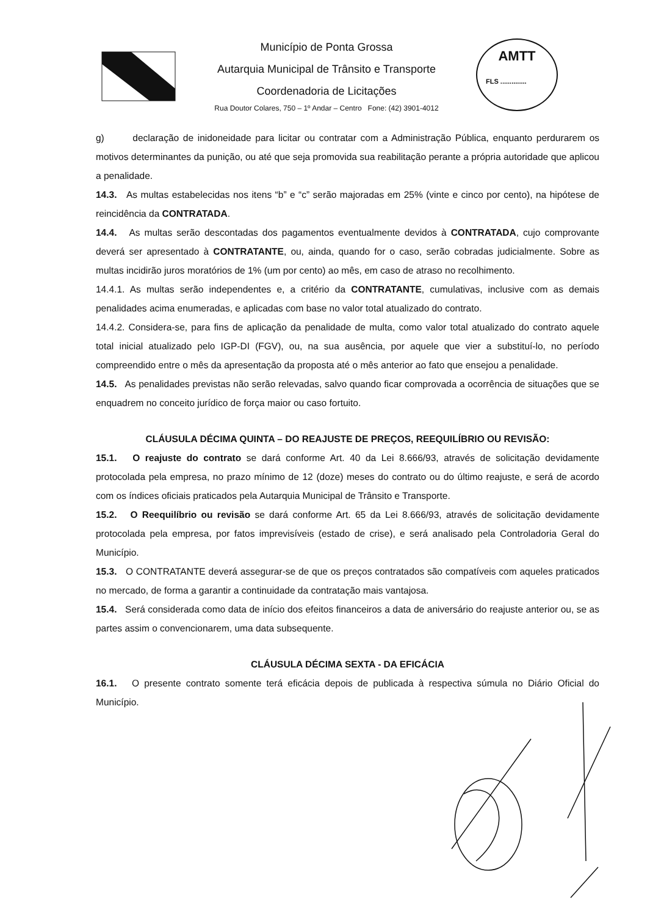Município de Ponta Grossa
Autarquia Municipal de Trânsito e Transporte
Coordenadoria de Licitações
Rua Doutor Colares, 750 – 1º Andar – Centro Fone: (42) 3901-4012
AMTT
FLS ..............
g) declaração de inidoneidade para licitar ou contratar com a Administração Pública, enquanto perdurarem os motivos determinantes da punição, ou até que seja promovida sua reabilitação perante a própria autoridade que aplicou a penalidade.
14.3. As multas estabelecidas nos itens “b” e “c” serão majoradas em 25% (vinte e cinco por cento), na hipótese de reincidência da CONTRATADA.
14.4. As multas serão descontadas dos pagamentos eventualmente devidos à CONTRATADA, cujo comprovante deverá ser apresentado à CONTRATANTE, ou, ainda, quando for o caso, serão cobradas judicialmente. Sobre as multas incidirão juros moratórios de 1% (um por cento) ao mês, em caso de atraso no recolhimento.
14.4.1. As multas serão independentes e, a critério da CONTRATANTE, cumulativas, inclusive com as demais penalidades acima enumeradas, e aplicadas com base no valor total atualizado do contrato.
14.4.2. Considera-se, para fins de aplicação da penalidade de multa, como valor total atualizado do contrato aquele total inicial atualizado pelo IGP-DI (FGV), ou, na sua ausência, por aquele que vier a substituí-lo, no período compreendido entre o mês da apresentação da proposta até o mês anterior ao fato que ensejou a penalidade.
14.5. As penalidades previstas não serão relevadas, salvo quando ficar comprovada a ocorrência de situações que se enquadrem no conceito jurídico de força maior ou caso fortuito.
CLÁUSULA DÉCIMA QUINTA – DO REAJUSTE DE PREÇOS, REEQUILÍBRIO OU REVISÃO:
15.1. O reajuste do contrato se dará conforme Art. 40 da Lei 8.666/93, através de solicitação devidamente protocolada pela empresa, no prazo mínimo de 12 (doze) meses do contrato ou do último reajuste, e será de acordo com os índices oficiais praticados pela Autarquia Municipal de Trânsito e Transporte.
15.2. O Reequilíbrio ou revisão se dará conforme Art. 65 da Lei 8.666/93, através de solicitação devidamente protocolada pela empresa, por fatos imprevisíveis (estado de crise), e será analisado pela Controladoria Geral do Município.
15.3. O CONTRATANTE deverá assegurar-se de que os preços contratados são compatíveis com aqueles praticados no mercado, de forma a garantir a continuidade da contratação mais vantajosa.
15.4. Será considerada como data de início dos efeitos financeiros a data de aniversário do reajuste anterior ou, se as partes assim o convencionarem, uma data subsequente.
CLÁUSULA DÉCIMA SEXTA - DA EFICÁCIA
16.1. O presente contrato somente terá eficácia depois de publicada à respectiva súmula no Diário Oficial do Município.